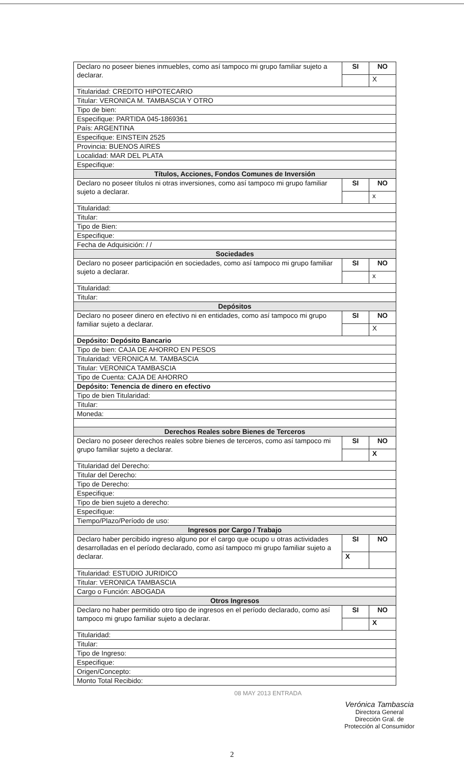| Declaro no poseer bienes inmuebles, como así tampoco mi grupo familiar sujeto a declarar. | SI | NO |
| | | X |
| Titularidad: CREDITO HIPOTECARIO | | |
| Titular: VERONICA M. TAMBASCIA Y OTRO | | |
| Tipo de bien: | | |
| Especifique: PARTIDA 045-1869361 | | |
| País: ARGENTINA | | |
| Especifique: EINSTEIN 2525 | | |
| Provincia: BUENOS AIRES | | |
| Localidad: MAR DEL PLATA | | |
| Especifique: | | |
| Títulos, Acciones, Fondos Comunes de Inversión | | |
| Declaro no poseer títulos ni otras inversiones, como así tampoco mi grupo familiar sujeto a declarar. | SI | NO |
| | | x |
| Titularidad: | | |
| Titular: | | |
| Tipo de Bien: | | |
| Especifique: | | |
| Fecha de Adquisición: / / | | |
| Sociedades | | |
| Declaro no poseer participación en sociedades, como así tampoco mi grupo familiar sujeto a declarar. | SI | NO |
| | | x |
| Titularidad: | | |
| Titular: | | |
| Depósitos | | |
| Declaro no poseer dinero en efectivo ni en entidades, como así tampoco mi grupo familiar sujeto a declarar. | SI | NO |
| | | X |
| Depósito: Depósito Bancario | | |
| Tipo de bien: CAJA DE AHORRO EN PESOS | | |
| Titularidad: VERONICA M. TAMBASCIA | | |
| Titular: VERONICA TAMBASCIA | | |
| Tipo de Cuenta: CAJA DE AHORRO | | |
| Depósito: Tenencia de dinero en efectivo | | |
| Tipo de bien Titularidad: | | |
| Titular: | | |
| Moneda: | | |
| Derechos Reales sobre Bienes de Terceros | | |
| Declaro no poseer derechos reales sobre bienes de terceros, como así tampoco mi grupo familiar sujeto a declarar. | SI | NO |
| | | X |
| Titularidad del Derecho: | | |
| Titular del Derecho: | | |
| Tipo de Derecho: | | |
| Especifique: | | |
| Tipo de bien sujeto a derecho: | | |
| Especifique: | | |
| Tiempo/Plazo/Período de uso: | | |
| Ingresos por Cargo / Trabajo | | |
| Declaro haber percibido ingreso alguno por el cargo que ocupo u otras actividades desarrolladas en el período declarado, como así tampoco mi grupo familiar sujeto a declarar. | SI | NO |
| | X | |
| Titularidad: ESTUDIO JURIDICO | | |
| Titular: VERONICA TAMBASCIA | | |
| Cargo o Función: ABOGADA | | |
| Otros Ingresos | | |
| Declaro no haber permitido otro tipo de ingresos en el período declarado, como así tampoco mi grupo familiar sujeto a declarar. | SI | NO |
| | | X |
| Titularidad: | | |
| Titular: | | |
| Tipo de Ingreso: | | |
| Especifique: | | |
| Origen/Concepto: | | |
| Monto Total Recibido: | | |
08 MAY 2013 ENTRADA
Verónica Tambascia
Directora General
Dirección Gral. de Protección al Consumidor
2